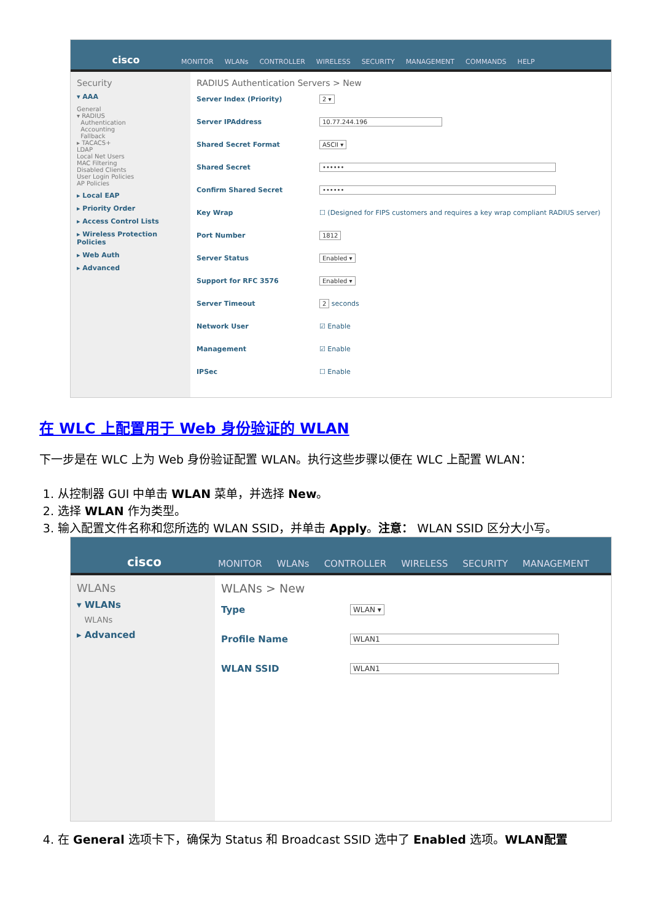cisco
MONITOR WLANs CONTROLLER WIRELESS SECURITY MANAGEMENT COMMANDS HELP
Security
▾ AAA
General
▾ RADIUS
Authentication
Accounting
Fallback
▸ TACACS+
LDAP
Local Net Users
MAC Filtering
Disabled Clients
User Login Policies
AP Policies
▸ Local EAP
▸ Priority Order
▸ Access Control Lists
▸ Wireless Protection Policies
▸ Web Auth
▸ Advanced
RADIUS Authentication Servers > New
Server Index (Priority) 2 ▾
Server IPAddress 10.77.244.196
Shared Secret Format ASCII ▾
Shared Secret ••••••
Confirm Shared Secret ••••••
Key Wrap ☐ (Designed for FIPS customers and requires a key wrap compliant RADIUS server)
Port Number 1812
Server Status Enabled ▾
Support for RFC 3576 Enabled ▾
Server Timeout 2 seconds
Network User ☑ Enable
Management ☑ Enable
IPSec ☐ Enable
在 WLC 上配置用于 Web 身份验证的 WLAN
下一步是在 WLC 上为 Web 身份验证配置 WLAN。执行这些步骤以便在 WLC 上配置 WLAN：
1. 从控制器 GUI 中单击 WLAN 菜单，并选择 New。
2. 选择 WLAN 作为类型。
3. 输入配置文件名称和您所选的 WLAN SSID，并单击 Apply。注意： WLAN SSID 区分大小写。
cisco
MONITOR WLANs CONTROLLER WIRELESS SECURITY MANAGEMENT
WLANs
▾ WLANs
WLANs
▸ Advanced
WLANs > New
Type WLAN ▾
Profile Name WLAN1
WLAN SSID WLAN1
4. 在 General 选项卡下，确保为 Status 和 Broadcast SSID 选中了 Enabled 选项。WLAN配置